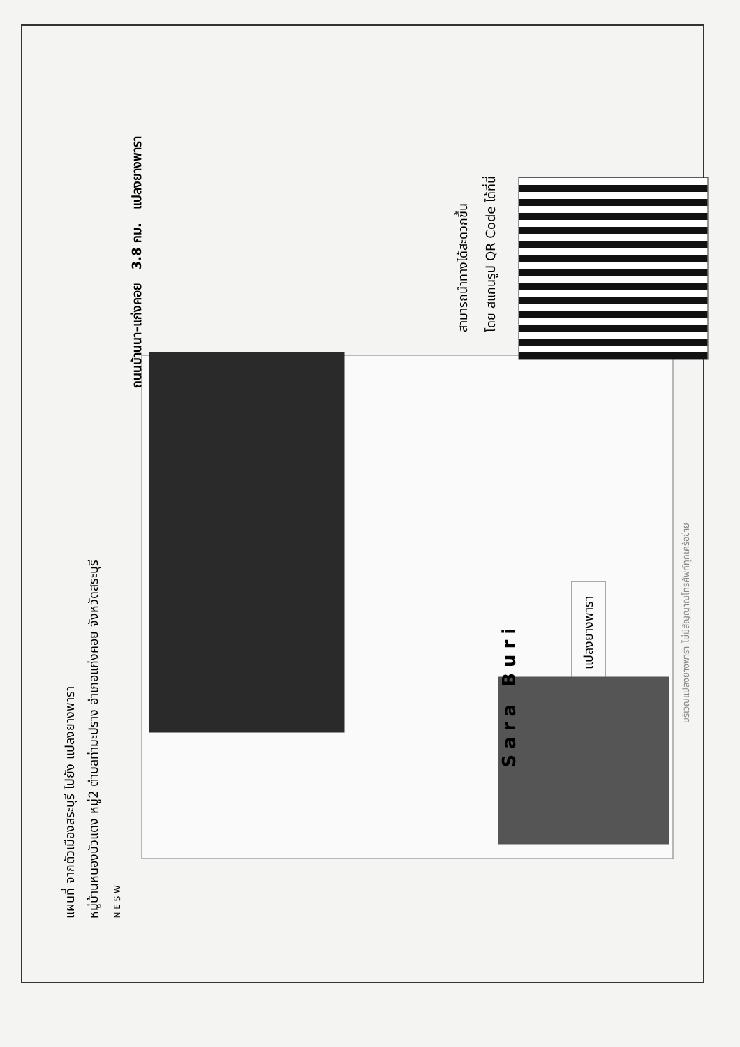แผนที่ จากตัวเมืองสระบุรี ไปยัง แปลงยางพารา
หมู่บ้านหนองบัวแดง หมู่2 ตำบลท่ามะปราง อำเภอแก่งคอย จังหวัดสระบุรี
N E S W
Sara Buri
แปลงยางพารา
ถนนบ้านนา-แก่งคอย 3.8 กม. แปลงยางพารา
สามารถนำทางได้สะดวกขึ้น
โดย สแกนรูป QR Code ได้ที่นี่
บริเวณแปลงยางพารา ไม่มีสัญญาณโทรศัพท์ทุกเครือข่าย